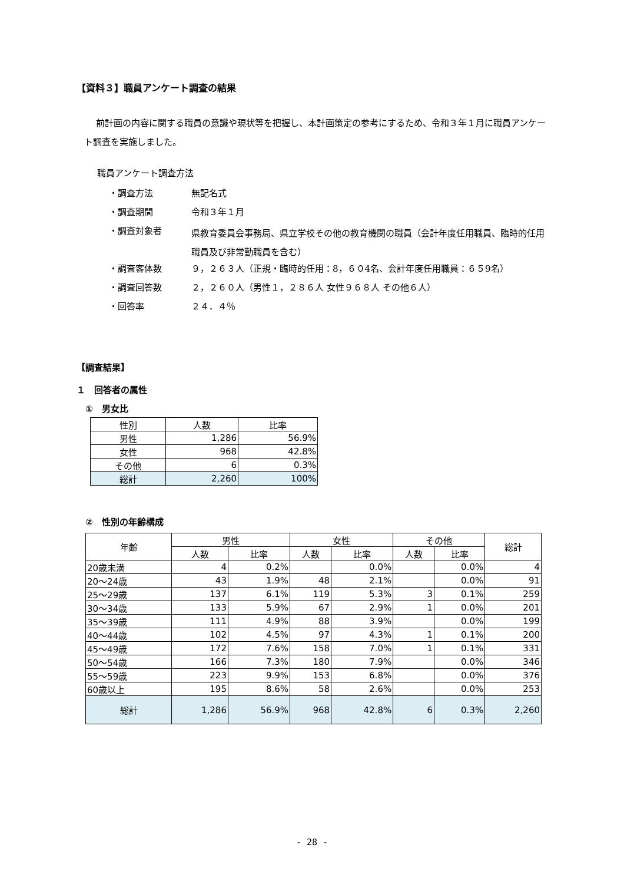【資料３】職員アンケート調査の結果
前計画の内容に関する職員の意識や現状等を把握し、本計画策定の参考にするため、令和３年１月に職員アンケート調査を実施しました。
職員アンケート調査方法
・調査方法 無記名式
・調査期間 令和３年１月
・調査対象者 県教育委員会事務局、県立学校その他の教育機関の職員（会計年度任用職員、臨時的任用職員及び非常勤職員を含む）
・調査客体数 ９，２６３人（正規・臨時的任用：8，６０4名、会計年度任用職員：６５9名）
・調査回答数 ２，２６０人（男性１，２８６人 女性９６８人 その他６人）
・回答率 ２４．４％
【調査結果】
１　回答者の属性
①　男女比
| 性別 | 人数 | 比率 |
| --- | --- | --- |
| 男性 | 1,286 | 56.9% |
| 女性 | 968 | 42.8% |
| その他 | 6 | 0.3% |
| 総計 | 2,260 | 100% |
②　性別の年齢構成
| 年齢 | 男性 | | 女性 | | その他 | | 総計 |
| --- | --- | --- | --- | --- | --- | --- | --- |
| | 人数 | 比率 | 人数 | 比率 | 人数 | 比率 | |
| 20歳未満 | 4 | 0.2% | | 0.0% | | 0.0% | 4 |
| 20～24歳 | 43 | 1.9% | 48 | 2.1% | | 0.0% | 91 |
| 25～29歳 | 137 | 6.1% | 119 | 5.3% | 3 | 0.1% | 259 |
| 30～34歳 | 133 | 5.9% | 67 | 2.9% | 1 | 0.0% | 201 |
| 35～39歳 | 111 | 4.9% | 88 | 3.9% | | 0.0% | 199 |
| 40～44歳 | 102 | 4.5% | 97 | 4.3% | 1 | 0.1% | 200 |
| 45～49歳 | 172 | 7.6% | 158 | 7.0% | 1 | 0.1% | 331 |
| 50～54歳 | 166 | 7.3% | 180 | 7.9% | | 0.0% | 346 |
| 55～59歳 | 223 | 9.9% | 153 | 6.8% | | 0.0% | 376 |
| 60歳以上 | 195 | 8.6% | 58 | 2.6% | | 0.0% | 253 |
| 総計 | 1,286 | 56.9% | 968 | 42.8% | 6 | 0.3% | 2,260 |
- 28 -